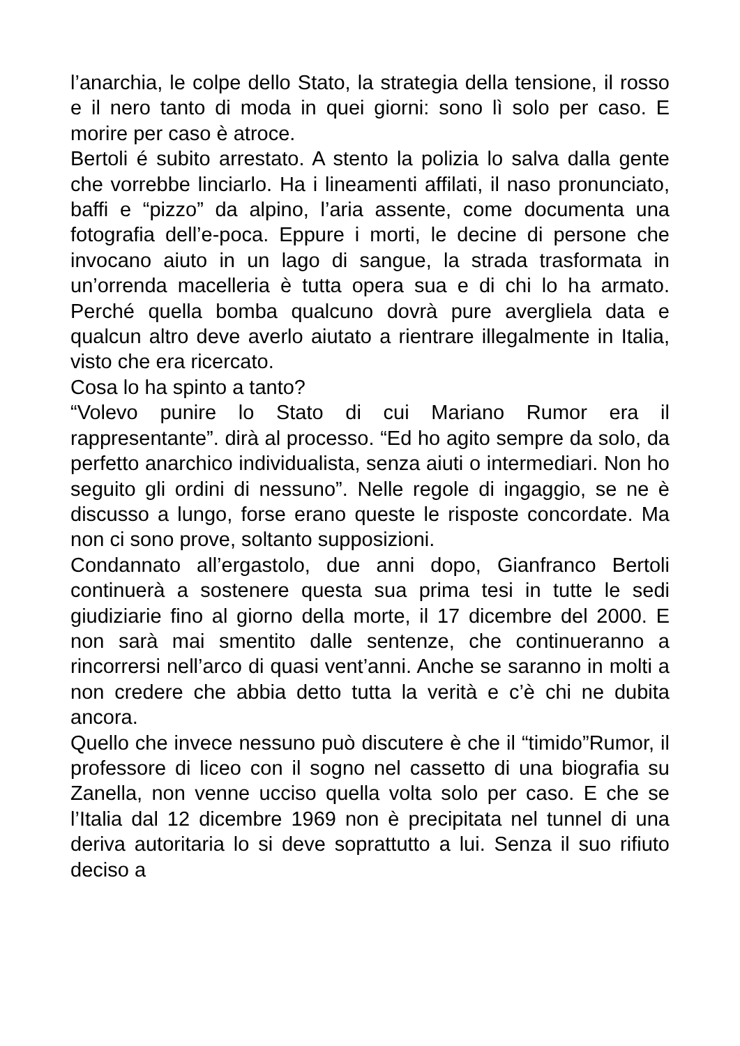l’anarchia, le colpe dello Stato, la strategia della tensione, il rosso e il nero tanto di moda in quei giorni: sono lì solo per caso. E morire per caso è atroce.
Bertoli é subito arrestato. A stento la polizia lo salva dalla gente che vorrebbe linciarlo. Ha i lineamenti affilati, il naso pronunciato, baffi e “pizzo” da alpino, l’aria assente, come documenta una fotografia dell’e-poca. Eppure i morti, le decine di persone che invocano aiuto in un lago di sangue, la strada trasformata in un’orrenda macelleria è tutta opera sua e di chi lo ha armato. Perché quella bomba qualcuno dovrà pure avergliela data e qualcun altro deve averlo aiutato a rientrare illegalmente in Italia, visto che era ricercato.
Cosa lo ha spinto a tanto?
“Volevo punire lo Stato di cui Mariano Rumor era il rappresentante”. dirà al processo. “Ed ho agito sempre da solo, da perfetto anarchico individualista, senza aiuti o intermediari. Non ho seguito gli ordini di nessuno”. Nelle regole di ingaggio, se ne è discusso a lungo, forse erano queste le risposte concordate. Ma non ci sono prove, soltanto supposizioni.
Condannato all’ergastolo, due anni dopo, Gianfranco Bertoli continuerà a sostenere questa sua prima tesi in tutte le sedi giudiziarie fino al giorno della morte, il 17 dicembre del 2000. E non sarà mai smentito dalle sentenze, che continueranno a rincorrersi nell’arco di quasi vent’anni. Anche se saranno in molti a non credere che abbia detto tutta la verità e c’è chi ne dubita ancora.
Quello che invece nessuno può discutere è che il “timido”Rumor, il professore di liceo con il sogno nel cassetto di una biografia su Zanella, non venne ucciso quella volta solo per caso. E che se l’Italia dal 12 dicembre 1969 non è precipitata nel tunnel di una deriva autoritaria lo si deve soprattutto a lui. Senza il suo rifiuto deciso a